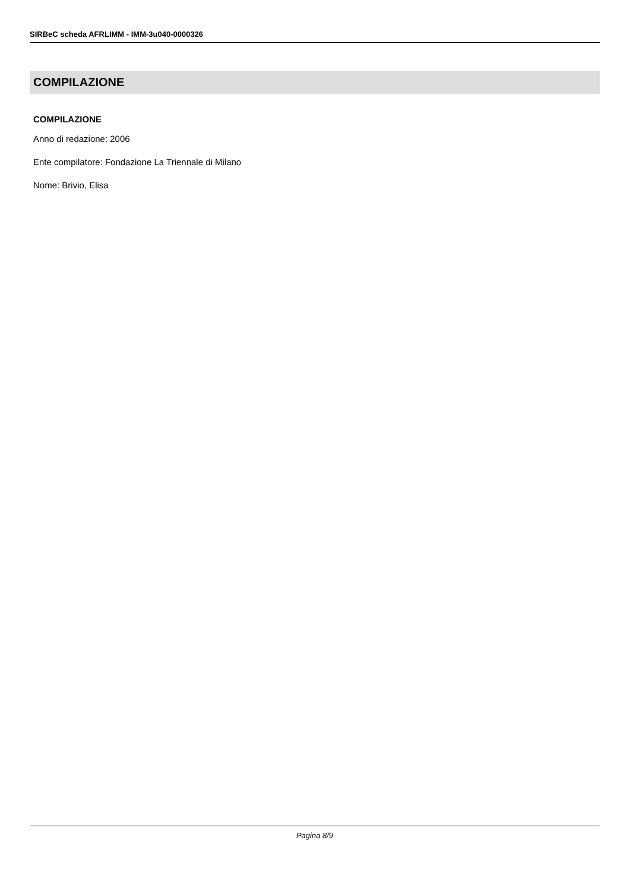SIRBeC scheda AFRLIMM - IMM-3u040-0000326
COMPILAZIONE
COMPILAZIONE
Anno di redazione: 2006
Ente compilatore: Fondazione La Triennale di Milano
Nome: Brivio, Elisa
Pagina 8/9